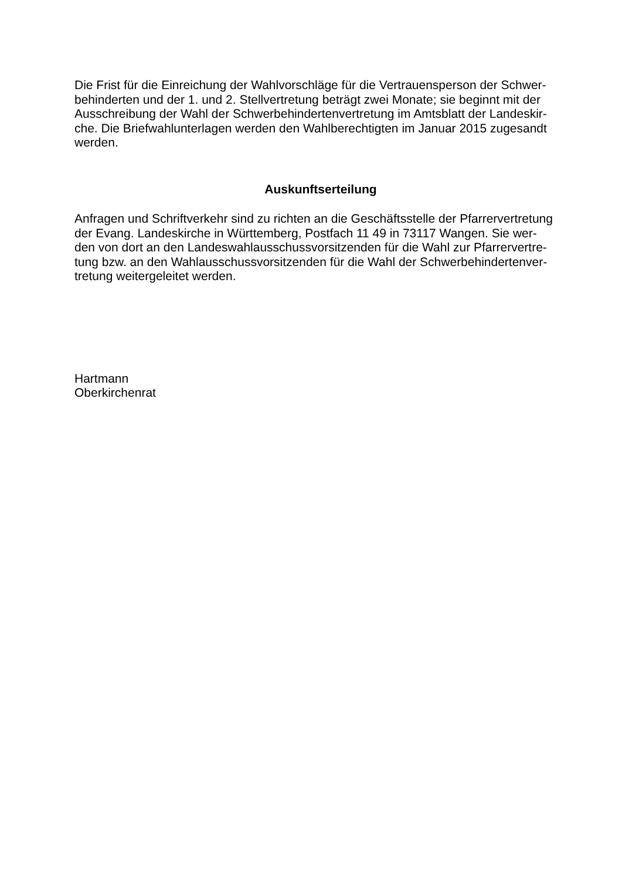Die Frist für die Einreichung der Wahlvorschläge für die Vertrauensperson der Schwer-
behinderten und der 1. und 2. Stellvertretung beträgt zwei Monate; sie beginnt mit der
Ausschreibung der Wahl der Schwerbehindertenvertretung im Amtsblatt der Landeskir-
che. Die Briefwahlunterlagen werden den Wahlberechtigten im Januar 2015 zugesandt
werden.
Auskunftserteilung
Anfragen und Schriftverkehr sind zu richten an die Geschäftsstelle der Pfarrervertretung
der Evang. Landeskirche in Württemberg, Postfach 11 49 in 73117 Wangen. Sie wer-
den von dort an den Landeswahlausschussvorsitzenden für die Wahl zur Pfarrervertre-
tung bzw. an den Wahlausschussvorsitzenden für die Wahl der Schwerbehindertenver-
tretung weitergeleitet werden.
Hartmann
Oberkirchenrat